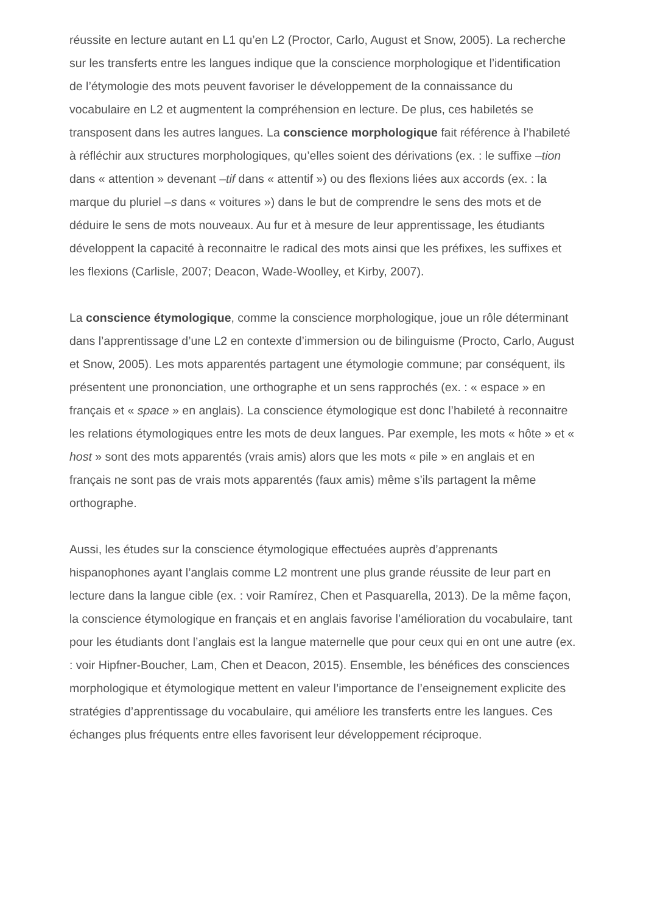réussite en lecture autant en L1 qu’en L2 (Proctor, Carlo, August et Snow, 2005). La recherche sur les transferts entre les langues indique que la conscience morphologique et l’identification de l’étymologie des mots peuvent favoriser le développement de la connaissance du vocabulaire en L2 et augmentent la compréhension en lecture. De plus, ces habiletés se transposent dans les autres langues. La conscience morphologique fait référence à l’habileté à réfléchir aux structures morphologiques, qu’elles soient des dérivations (ex. : le suffixe –tion dans « attention » devenant –tif dans « attentif ») ou des flexions liées aux accords (ex. : la marque du pluriel –s dans « voitures ») dans le but de comprendre le sens des mots et de déduire le sens de mots nouveaux. Au fur et à mesure de leur apprentissage, les étudiants développent la capacité à reconnaitre le radical des mots ainsi que les préfixes, les suffixes et les flexions (Carlisle, 2007; Deacon, Wade-Woolley, et Kirby, 2007).
La conscience étymologique, comme la conscience morphologique, joue un rôle déterminant dans l’apprentissage d’une L2 en contexte d’immersion ou de bilinguisme (Procto, Carlo, August et Snow, 2005). Les mots apparentés partagent une étymologie commune; par conséquent, ils présentent une prononciation, une orthographe et un sens rapprochés (ex. : « espace » en français et « space » en anglais). La conscience étymologique est donc l’habileté à reconnaitre les relations étymologiques entre les mots de deux langues. Par exemple, les mots « hôte » et « host » sont des mots apparentés (vrais amis) alors que les mots « pile » en anglais et en français ne sont pas de vrais mots apparentés (faux amis) même s’ils partagent la même orthographe.
Aussi, les études sur la conscience étymologique effectuées auprès d’apprenants hispanophones ayant l’anglais comme L2 montrent une plus grande réussite de leur part en lecture dans la langue cible (ex. : voir Ramírez, Chen et Pasquarella, 2013). De la même façon, la conscience étymologique en français et en anglais favorise l’amélioration du vocabulaire, tant pour les étudiants dont l’anglais est la langue maternelle que pour ceux qui en ont une autre (ex. : voir Hipfner-Boucher, Lam, Chen et Deacon, 2015). Ensemble, les bénéfices des consciences morphologique et étymologique mettent en valeur l’importance de l’enseignement explicite des stratégies d’apprentissage du vocabulaire, qui améliore les transferts entre les langues. Ces échanges plus fréquents entre elles favorisent leur développement réciproque.